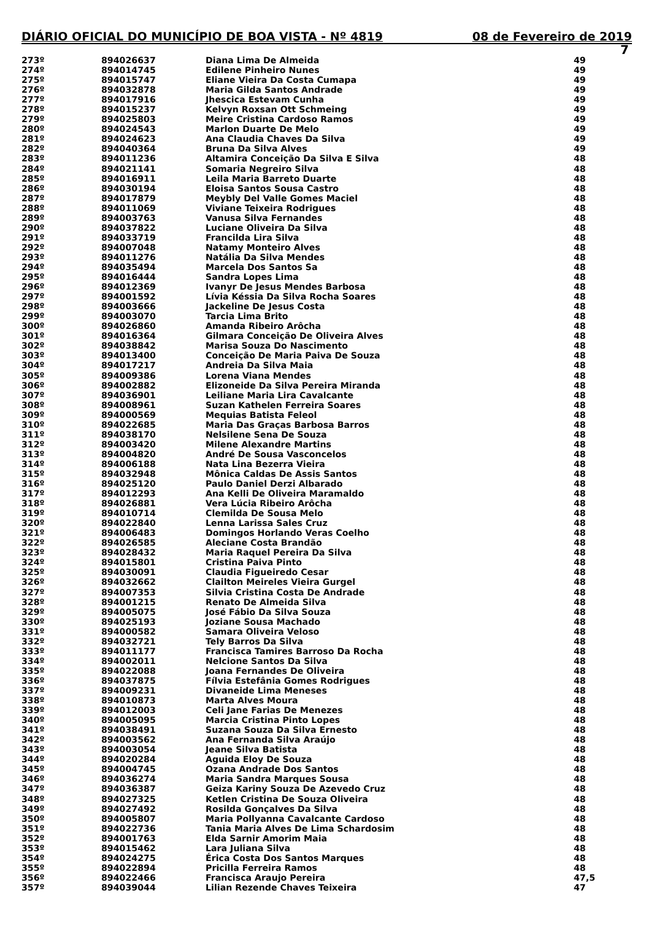DIÁRIO OFICIAL DO MUNICÍPIO DE BOA VISTA - Nº 4819 08 de Fevereiro de 2019
7
| 273º | 894026637 | Diana Lima De Almeida | 49 |
| 274º | 894014745 | Edilene Pinheiro Nunes | 49 |
| 275º | 894015747 | Eliane Vieira Da Costa Cumapa | 49 |
| 276º | 894032878 | Maria Gilda Santos Andrade | 49 |
| 277º | 894017916 | Jhescica Estevam Cunha | 49 |
| 278º | 894015237 | Kelvyn Roxsan Ott Schmeing | 49 |
| 279º | 894025803 | Meire Cristina Cardoso Ramos | 49 |
| 280º | 894024543 | Marlon Duarte De Melo | 49 |
| 281º | 894024623 | Ana Claudia Chaves Da Silva | 49 |
| 282º | 894040364 | Bruna Da Silva Alves | 49 |
| 283º | 894011236 | Altamira Conceição Da Silva E Silva | 48 |
| 284º | 894021141 | Somaria Negreiro Silva | 48 |
| 285º | 894016911 | Leila Maria Barreto Duarte | 48 |
| 286º | 894030194 | Eloisa Santos Sousa Castro | 48 |
| 287º | 894017879 | Meybly Del Valle Gomes Maciel | 48 |
| 288º | 894011069 | Viviane Teixeira Rodrigues | 48 |
| 289º | 894003763 | Vanusa Silva Fernandes | 48 |
| 290º | 894037822 | Luciane Oliveira Da Silva | 48 |
| 291º | 894033719 | Francilda Lira Silva | 48 |
| 292º | 894007048 | Natamy Monteiro Alves | 48 |
| 293º | 894011276 | Natália Da Silva Mendes | 48 |
| 294º | 894035494 | Marcela Dos Santos Sa | 48 |
| 295º | 894016444 | Sandra Lopes Lima | 48 |
| 296º | 894012369 | Ivanyr De Jesus Mendes Barbosa | 48 |
| 297º | 894001592 | Lívia Késsia Da Silva Rocha Soares | 48 |
| 298º | 894003666 | Jackeline De Jesus Costa | 48 |
| 299º | 894003070 | Tarcia Lima Brito | 48 |
| 300º | 894026860 | Amanda Ribeiro Arôcha | 48 |
| 301º | 894016364 | Gilmara Conceição De Oliveira Alves | 48 |
| 302º | 894038842 | Marisa Souza Do Nascimento | 48 |
| 303º | 894013400 | Conceição De Maria Paiva De Souza | 48 |
| 304º | 894017217 | Andreia Da Silva Maia | 48 |
| 305º | 894009386 | Lorena Viana Mendes | 48 |
| 306º | 894002882 | Elizoneide Da Silva Pereira Miranda | 48 |
| 307º | 894036901 | Leiliane Maria Lira Cavalcante | 48 |
| 308º | 894008961 | Suzan Kathelen Ferreira Soares | 48 |
| 309º | 894000569 | Mequias Batista Feleol | 48 |
| 310º | 894022685 | Maria Das Graças Barbosa Barros | 48 |
| 311º | 894038170 | Nelsilene Sena De Souza | 48 |
| 312º | 894003420 | Milene Alexandre Martins | 48 |
| 313º | 894004820 | André De Sousa Vasconcelos | 48 |
| 314º | 894006188 | Nata Lina Bezerra Vieira | 48 |
| 315º | 894032948 | Mônica Caldas De Assis Santos | 48 |
| 316º | 894025120 | Paulo Daniel Derzi Albarado | 48 |
| 317º | 894012293 | Ana Kelli De Oliveira Maramaldo | 48 |
| 318º | 894026881 | Vera Lúcia Ribeiro Arôcha | 48 |
| 319º | 894010714 | Clemilda De Sousa Melo | 48 |
| 320º | 894022840 | Lenna Larissa Sales Cruz | 48 |
| 321º | 894006483 | Domingos Horlando Veras Coelho | 48 |
| 322º | 894026585 | Aleciane Costa Brandão | 48 |
| 323º | 894028432 | Maria Raquel Pereira Da Silva | 48 |
| 324º | 894015801 | Cristina Paiva Pinto | 48 |
| 325º | 894030091 | Claudia Figueiredo Cesar | 48 |
| 326º | 894032662 | Clailton Meireles Vieira Gurgel | 48 |
| 327º | 894007353 | Silvia Cristina Costa De Andrade | 48 |
| 328º | 894001215 | Renato De Almeida Silva | 48 |
| 329º | 894005075 | José Fábio Da Silva Souza | 48 |
| 330º | 894025193 | Joziane Sousa Machado | 48 |
| 331º | 894000582 | Samara Oliveira Veloso | 48 |
| 332º | 894032721 | Tely Barros Da Silva | 48 |
| 333º | 894011177 | Francisca Tamires Barroso Da Rocha | 48 |
| 334º | 894002011 | Nelcione Santos Da Silva | 48 |
| 335º | 894022088 | Joana Fernandes De Oliveira | 48 |
| 336º | 894037875 | Fílvia Estefânia Gomes Rodrigues | 48 |
| 337º | 894009231 | Divaneide Lima Meneses | 48 |
| 338º | 894010873 | Marta Alves Moura | 48 |
| 339º | 894012003 | Celi Jane Farias De Menezes | 48 |
| 340º | 894005095 | Marcia Cristina Pinto Lopes | 48 |
| 341º | 894038491 | Suzana Souza Da Silva Ernesto | 48 |
| 342º | 894003562 | Ana Fernanda Silva Araújo | 48 |
| 343º | 894003054 | Jeane Silva Batista | 48 |
| 344º | 894020284 | Aguida Eloy De Souza | 48 |
| 345º | 894004745 | Ozana Andrade Dos Santos | 48 |
| 346º | 894036274 | Maria Sandra Marques Sousa | 48 |
| 347º | 894036387 | Geiza Kariny Souza De Azevedo Cruz | 48 |
| 348º | 894027325 | Ketlen Cristina De Souza Oliveira | 48 |
| 349º | 894027492 | Rosilda Gonçalves Da Silva | 48 |
| 350º | 894005807 | Maria Pollyanna Cavalcante Cardoso | 48 |
| 351º | 894022736 | Tania Maria Alves De Lima Schardosim | 48 |
| 352º | 894001763 | Elda Sarnir Amorim Maia | 48 |
| 353º | 894015462 | Lara Juliana Silva | 48 |
| 354º | 894024275 | Érica Costa Dos Santos Marques | 48 |
| 355º | 894022894 | Pricilla Ferreira Ramos | 48 |
| 356º | 894022466 | Francisca Araujo Pereira | 47,5 |
| 357º | 894039044 | Lilian Rezende Chaves Teixeira | 47 |